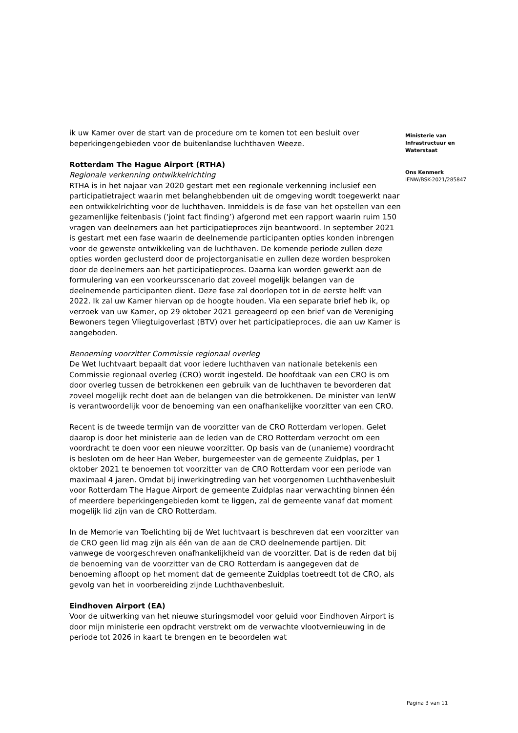ik uw Kamer over de start van de procedure om te komen tot een besluit over beperkingengebieden voor de buitenlandse luchthaven Weeze.
Rotterdam The Hague Airport (RTHA)
Regionale verkenning ontwikkelrichting
RTHA is in het najaar van 2020 gestart met een regionale verkenning inclusief een participatietraject waarin met belanghebbenden uit de omgeving wordt toegewerkt naar een ontwikkelrichting voor de luchthaven. Inmiddels is de fase van het opstellen van een gezamenlijke feitenbasis (‘joint fact finding’) afgerond met een rapport waarin ruim 150 vragen van deelnemers aan het participatieproces zijn beantwoord. In september 2021 is gestart met een fase waarin de deelnemende participanten opties konden inbrengen voor de gewenste ontwikkeling van de luchthaven. De komende periode zullen deze opties worden geclusterd door de projectorganisatie en zullen deze worden besproken door de deelnemers aan het participatieproces. Daarna kan worden gewerkt aan de formulering van een voorkeursscenario dat zoveel mogelijk belangen van de deelnemende participanten dient. Deze fase zal doorlopen tot in de eerste helft van 2022. Ik zal uw Kamer hiervan op de hoogte houden. Via een separate brief heb ik, op verzoek van uw Kamer, op 29 oktober 2021 gereageerd op een brief van de Vereniging Bewoners tegen Vliegtuigoverlast (BTV) over het participatieproces, die aan uw Kamer is aangeboden.
Benoeming voorzitter Commissie regionaal overleg
De Wet luchtvaart bepaalt dat voor iedere luchthaven van nationale betekenis een Commissie regionaal overleg (CRO) wordt ingesteld. De hoofdtaak van een CRO is om door overleg tussen de betrokkenen een gebruik van de luchthaven te bevorderen dat zoveel mogelijk recht doet aan de belangen van die betrokkenen. De minister van IenW is verantwoordelijk voor de benoeming van een onafhankelijke voorzitter van een CRO.
Recent is de tweede termijn van de voorzitter van de CRO Rotterdam verlopen. Gelet daarop is door het ministerie aan de leden van de CRO Rotterdam verzocht om een voordracht te doen voor een nieuwe voorzitter. Op basis van de (unanieme) voordracht is besloten om de heer Han Weber, burgemeester van de gemeente Zuidplas, per 1 oktober 2021 te benoemen tot voorzitter van de CRO Rotterdam voor een periode van maximaal 4 jaren. Omdat bij inwerkingtreding van het voorgenomen Luchthavenbesluit voor Rotterdam The Hague Airport de gemeente Zuidplas naar verwachting binnen één of meerdere beperkingengebieden komt te liggen, zal de gemeente vanaf dat moment mogelijk lid zijn van de CRO Rotterdam.
In de Memorie van Toelichting bij de Wet luchtvaart is beschreven dat een voorzitter van de CRO geen lid mag zijn als één van de aan de CRO deelnemende partijen. Dit vanwege de voorgeschreven onafhankelijkheid van de voorzitter. Dat is de reden dat bij de benoeming van de voorzitter van de CRO Rotterdam is aangegeven dat de benoeming afloopt op het moment dat de gemeente Zuidplas toetreedt tot de CRO, als gevolg van het in voorbereiding zijnde Luchthavenbesluit.
Eindhoven Airport (EA)
Voor de uitwerking van het nieuwe sturingsmodel voor geluid voor Eindhoven Airport is door mijn ministerie een opdracht verstrekt om de verwachte vlootvernieuwing in de periode tot 2026 in kaart te brengen en te beoordelen wat
Ministerie van
Infrastructuur en
Waterstaat
Ons Kenmerk
IENW/BSK-2021/285847
Pagina 3 van 11